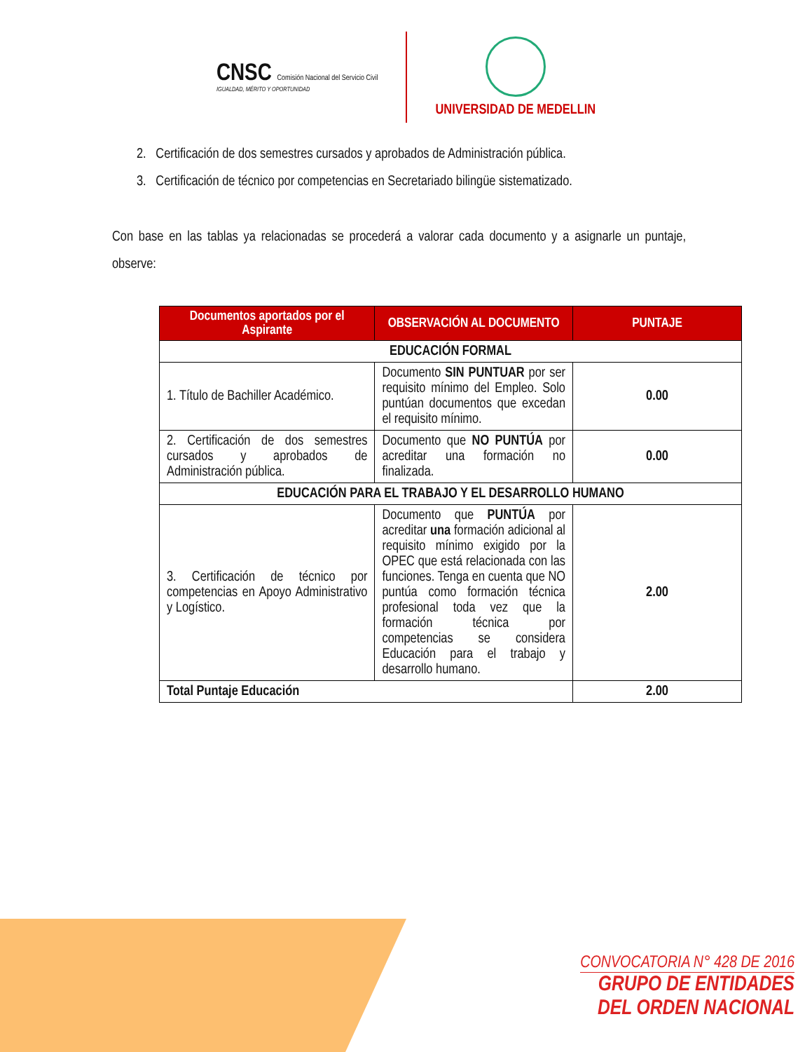CNSC Comisión Nacional del Servicio Civil
IGUALDAD, MÉRITO Y OPORTUNIDAD
UNIVERSIDAD DE MEDELLIN
2. Certificación de dos semestres cursados y aprobados de Administración pública.
3. Certificación de técnico por competencias en Secretariado bilingüe sistematizado.
Con base en las tablas ya relacionadas se procederá a valorar cada documento y a asignarle un puntaje, observe:
| Documentos aportados por el Aspirante | OBSERVACIÓN AL DOCUMENTO | PUNTAJE |
| --- | --- | --- |
| EDUCACIÓN FORMAL | | |
| 1. Título de Bachiller Académico. | Documento SIN PUNTUAR por ser requisito mínimo del Empleo. Solo puntúan documentos que excedan el requisito mínimo. | 0.00 |
| 2. Certificación de dos semestres cursados y aprobados de Administración pública. | Documento que NO PUNTÚA por acreditar una formación no finalizada. | 0.00 |
| EDUCACIÓN PARA EL TRABAJO Y EL DESARROLLO HUMANO | | |
| 3. Certificación de técnico por competencias en Apoyo Administrativo y Logístico. | Documento que PUNTÚA por acreditar una formación adicional al requisito mínimo exigido por la OPEC que está relacionada con las funciones. Tenga en cuenta que NO puntúa como formación técnica profesional toda vez que la formación técnica por competencias se considera Educación para el trabajo y desarrollo humano. | 2.00 |
| Total Puntaje Educación | | 2.00 |
CONVOCATORIA N° 428 DE 2016
GRUPO DE ENTIDADES
DEL ORDEN NACIONAL